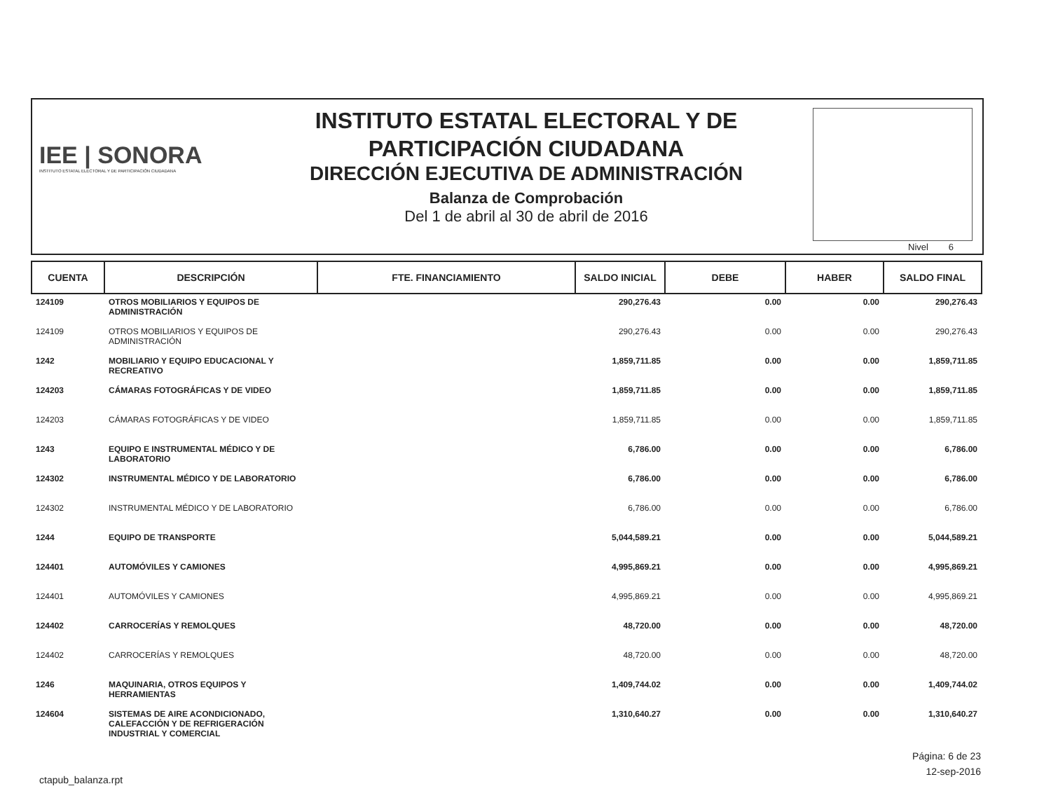IEE | SONORA
INSTITUTO ESTATAL ELECTORAL Y DE PARTICIPACIÓN CIUDADANA
INSTITUTO ESTATAL ELECTORAL Y DE
PARTICIPACIÓN CIUDADANA
DIRECCIÓN EJECUTIVA DE ADMINISTRACIÓN
Balanza de Comprobación
Del 1 de abril al 30 de abril de 2016
Nivel 6
| CUENTA | DESCRIPCIÓN | FTE. FINANCIAMIENTO | SALDO INICIAL | DEBE | HABER | SALDO FINAL |
| --- | --- | --- | --- | --- | --- | --- |
| 124109 | OTROS MOBILIARIOS Y EQUIPOS DE ADMINISTRACIÓN | | 290,276.43 | 0.00 | 0.00 | 290,276.43 |
| 124109 | OTROS MOBILIARIOS Y EQUIPOS DE ADMINISTRACIÓN | | 290,276.43 | 0.00 | 0.00 | 290,276.43 |
| 1242 | MOBILIARIO Y EQUIPO EDUCACIONAL Y RECREATIVO | | 1,859,711.85 | 0.00 | 0.00 | 1,859,711.85 |
| 124203 | CÁMARAS FOTOGRÁFICAS Y DE VIDEO | | 1,859,711.85 | 0.00 | 0.00 | 1,859,711.85 |
| 124203 | CÁMARAS FOTOGRÁFICAS Y DE VIDEO | | 1,859,711.85 | 0.00 | 0.00 | 1,859,711.85 |
| 1243 | EQUIPO E INSTRUMENTAL MÉDICO Y DE LABORATORIO | | 6,786.00 | 0.00 | 0.00 | 6,786.00 |
| 124302 | INSTRUMENTAL MÉDICO Y DE LABORATORIO | | 6,786.00 | 0.00 | 0.00 | 6,786.00 |
| 124302 | INSTRUMENTAL MÉDICO Y DE LABORATORIO | | 6,786.00 | 0.00 | 0.00 | 6,786.00 |
| 1244 | EQUIPO DE TRANSPORTE | | 5,044,589.21 | 0.00 | 0.00 | 5,044,589.21 |
| 124401 | AUTOMÓVILES Y CAMIONES | | 4,995,869.21 | 0.00 | 0.00 | 4,995,869.21 |
| 124401 | AUTOMÓVILES Y CAMIONES | | 4,995,869.21 | 0.00 | 0.00 | 4,995,869.21 |
| 124402 | CARROCERÍAS Y REMOLQUES | | 48,720.00 | 0.00 | 0.00 | 48,720.00 |
| 124402 | CARROCERÍAS Y REMOLQUES | | 48,720.00 | 0.00 | 0.00 | 48,720.00 |
| 1246 | MAQUINARIA, OTROS EQUIPOS Y HERRAMIENTAS | | 1,409,744.02 | 0.00 | 0.00 | 1,409,744.02 |
| 124604 | SISTEMAS DE AIRE ACONDICIONADO, CALEFACCIÓN Y DE REFRIGERACIÓN INDUSTRIAL Y COMERCIAL | | 1,310,640.27 | 0.00 | 0.00 | 1,310,640.27 |
Página: 6 de 23
12-sep-2016
ctapub_balanza.rpt